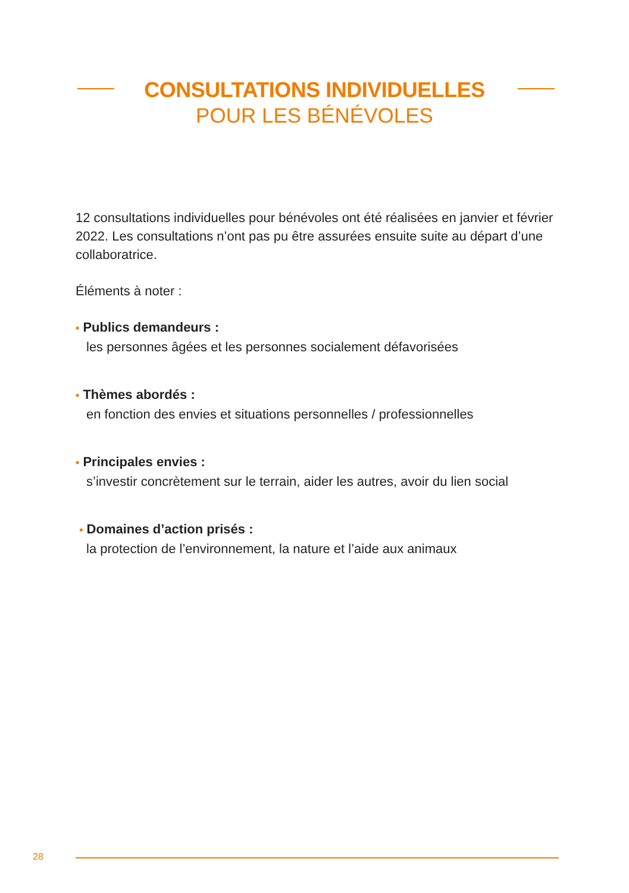CONSULTATIONS INDIVIDUELLES
POUR LES BÉNÉVOLES
12 consultations individuelles pour bénévoles ont été réalisées en janvier et février 2022. Les consultations n’ont pas pu être assurées ensuite suite au départ d’une collaboratrice.
Éléments à noter :
• Publics demandeurs :
les personnes âgées et les personnes socialement défavorisées
• Thèmes abordés :
en fonction des envies et situations personnelles / professionnelles
• Principales envies :
s’investir concrètement sur le terrain, aider les autres, avoir du lien social
• Domaines d’action prisés :
la protection de l’environnement, la nature et l’aide aux animaux
28